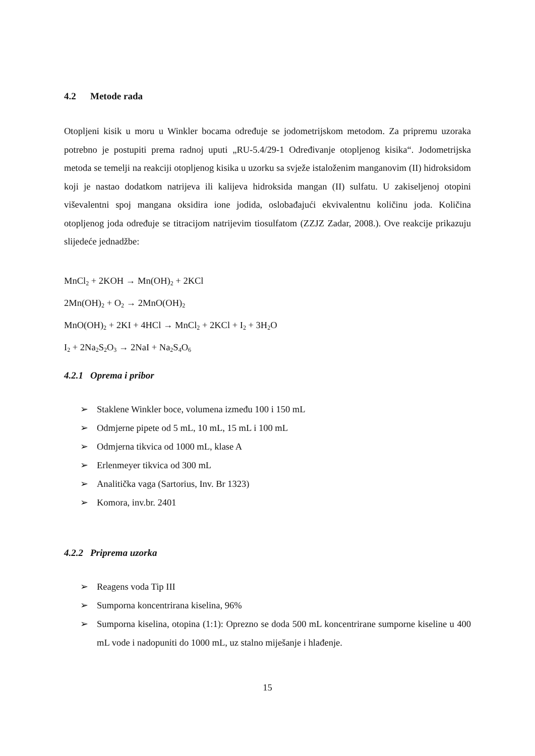4.2 Metode rada
Otopljeni kisik u moru u Winkler bocama određuje se jodometrijskom metodom. Za pripremu uzoraka potrebno je postupiti prema radnoj uputi „RU-5.4/29-1 Određivanje otopljenog kisika“. Jodometrijska metoda se temelji na reakciji otopljenog kisika u uzorku sa svježe istaloženim manganovim (II) hidroksidom koji je nastao dodatkom natrijeva ili kalijeva hidroksida mangan (II) sulfatu. U zakiseljenoj otopini viševalentni spoj mangana oksidira ione jodida, oslobađajući ekvivalentnu količinu joda. Količina otopljenog joda određuje se titracijom natrijevim tiosulfatom (ZZJZ Zadar, 2008.). Ove reakcije prikazuju slijedeće jednadžbe:
MnCl<sub>2</sub> + 2KOH → Mn(OH)<sub>2</sub> + 2KCl
2Mn(OH)<sub>2</sub> + O<sub>2</sub> → 2MnO(OH)<sub>2</sub>
MnO(OH)<sub>2</sub> + 2KI + 4HCl → MnCl<sub>2</sub> + 2KCl + I<sub>2</sub> + 3H<sub>2</sub>O
I<sub>2</sub> + 2Na<sub>2</sub>S<sub>2</sub>O<sub>3</sub> → 2NaI + Na<sub>2</sub>S<sub>4</sub>O<sub>6</sub>
4.2.1 Oprema i pribor
➢ Staklene Winkler boce, volumena između 100 i 150 mL
➢ Odmjerne pipete od 5 mL, 10 mL, 15 mL i 100 mL
➢ Odmjerna tikvica od 1000 mL, klase A
➢ Erlenmeyer tikvica od 300 mL
➢ Analitička vaga (Sartorius, Inv. Br 1323)
➢ Komora, inv.br. 2401
4.2.2 Priprema uzorka
➢ Reagens voda Tip III
➢ Sumporna koncentrirana kiselina, 96%
➢ Sumporna kiselina, otopina (1:1): Oprezno se doda 500 mL koncentrirane sumporne kiseline u 400 mL vode i nadopuniti do 1000 mL, uz stalno miješanje i hlađenje.
15